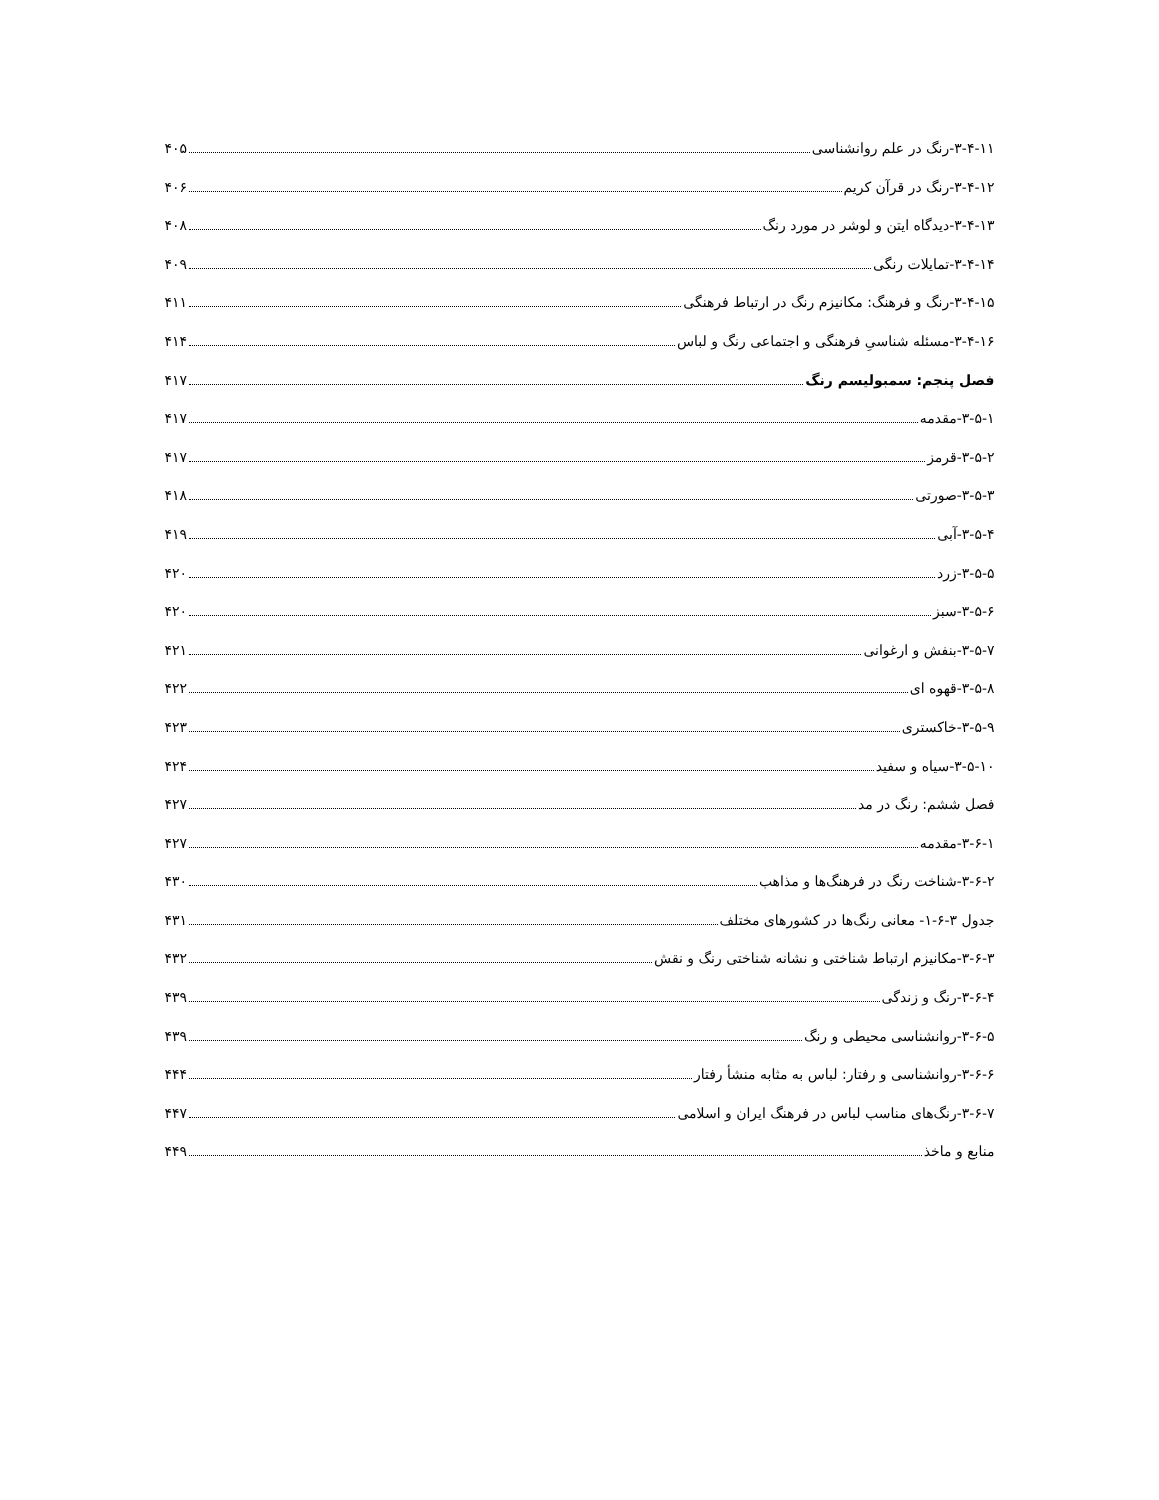۳-۴-۱۱-رنگ در علم روانشناسی ۴۰۵
۳-۴-۱۲-رنگ در قرآن کریم ۴۰۶
۳-۴-۱۳-دیدگاه ایتن و لوشر در مورد رنگ ۴۰۸
۳-۴-۱۴-تمایلات رنگی ۴۰۹
۳-۴-۱۵-رنگ و فرهنگ: مکانیزم رنگ در ارتباط فرهنگی ۴۱۱
۳-۴-۱۶-مسئله شناسیِ فرهنگی و اجتماعی رنگ و لباس ۴۱۴
فصل پنجم: سمبولیسم رنگ ۴۱۷
۳-۵-۱-مقدمه ۴۱۷
۳-۵-۲-قرمز ۴۱۷
۳-۵-۳-صورتی ۴۱۸
۳-۵-۴-آبی ۴۱۹
۳-۵-۵-زرد ۴۲۰
۳-۵-۶-سبز ۴۲۰
۳-۵-۷-بنفش و ارغوانی ۴۲۱
۳-۵-۸-قهوه ای ۴۲۲
۳-۵-۹-خاکستری ۴۲۳
۳-۵-۱۰-سیاه و سفید ۴۲۴
فصل ششم: رنگ در مد ۴۲۷
۳-۶-۱-مقدمه ۴۲۷
۳-۶-۲-شناخت رنگ در فرهنگ‌ها و مذاهب ۴۳۰
جدول ۳-۶-۱- معانی رنگ‌ها در کشورهای مختلف ۴۳۱
۳-۶-۳-مکانیزم ارتباط شناختی و نشانه شناختی رنگ و نقش ۴۳۲
۳-۶-۴-رنگ و زندگی ۴۳۹
۳-۶-۵-روانشناسی محیطی و رنگ ۴۳۹
۳-۶-۶-روانشناسی و رفتار: لباس به مثابه منشأ رفتار ۴۴۴
۳-۶-۷-رنگ‌های مناسب لباس در فرهنگ ایران و اسلامی ۴۴۷
منابع و ماخذ ۴۴۹